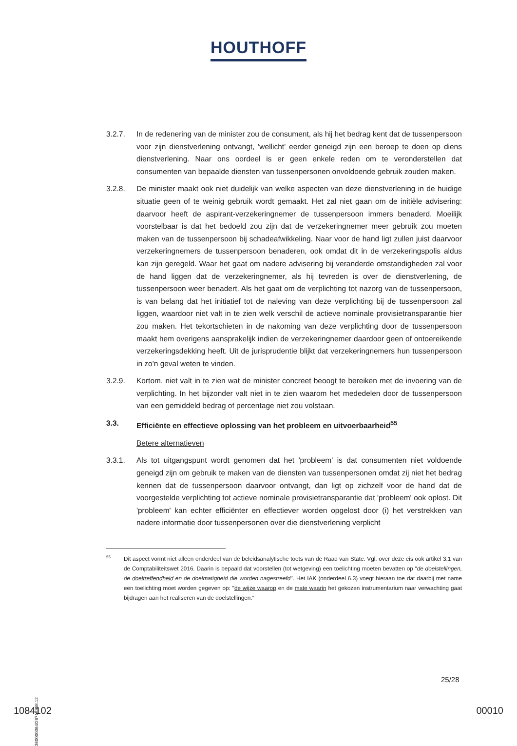HOUTHOFF
3.2.7. In de redenering van de minister zou de consument, als hij het bedrag kent dat de tussenpersoon voor zijn dienstverlening ontvangt, 'wellicht' eerder geneigd zijn een beroep te doen op diens dienstverlening. Naar ons oordeel is er geen enkele reden om te veronderstellen dat consumenten van bepaalde diensten van tussenpersonen onvoldoende gebruik zouden maken.
3.2.8. De minister maakt ook niet duidelijk van welke aspecten van deze dienstverlening in de huidige situatie geen of te weinig gebruik wordt gemaakt. Het zal niet gaan om de initiële advisering: daarvoor heeft de aspirant-verzekeringnemer de tussenpersoon immers benaderd. Moeilijk voorstelbaar is dat het bedoeld zou zijn dat de verzekeringnemer meer gebruik zou moeten maken van de tussenpersoon bij schadeafwikkeling. Naar voor de hand ligt zullen juist daarvoor verzekeringnemers de tussenpersoon benaderen, ook omdat dit in de verzekeringspolis aldus kan zijn geregeld. Waar het gaat om nadere advisering bij veranderde omstandigheden zal voor de hand liggen dat de verzekeringnemer, als hij tevreden is over de dienstverlening, de tussenpersoon weer benadert. Als het gaat om de verplichting tot nazorg van de tussenpersoon, is van belang dat het initiatief tot de naleving van deze verplichting bij de tussenpersoon zal liggen, waardoor niet valt in te zien welk verschil de actieve nominale provisietransparantie hier zou maken. Het tekortschieten in de nakoming van deze verplichting door de tussenpersoon maakt hem overigens aansprakelijk indien de verzekeringnemer daardoor geen of ontoereikende verzekeringsdekking heeft. Uit de jurisprudentie blijkt dat verzekeringnemers hun tussenpersoon in zo'n geval weten te vinden.
3.2.9. Kortom, niet valt in te zien wat de minister concreet beoogt te bereiken met de invoering van de verplichting. In het bijzonder valt niet in te zien waarom het mededelen door de tussenpersoon van een gemiddeld bedrag of percentage niet zou volstaan.
3.3. Efficiënte en effectieve oplossing van het probleem en uitvoerbaarheid<sup>55</sup>
Betere alternatieven
3.3.1. Als tot uitgangspunt wordt genomen dat het 'probleem' is dat consumenten niet voldoende geneigd zijn om gebruik te maken van de diensten van tussenpersonen omdat zij niet het bedrag kennen dat de tussenpersoon daarvoor ontvangt, dan ligt op zichzelf voor de hand dat de voorgestelde verplichting tot actieve nominale provisietransparantie dat 'probleem' ook oplost. Dit 'probleem' kan echter efficiënter en effectiever worden opgelost door (i) het verstrekken van nadere informatie door tussenpersonen over die dienstverlening verplicht
55
Dit aspect vormt niet alleen onderdeel van de beleidsanalytische toets van de Raad van State. Vgl. over deze eis ook artikel 3.1 van de Comptabiliteitswet 2016. Daarin is bepaald dat voorstellen (tot wetgeving) een toelichting moeten bevatten op "de doelstellingen, de doeltreffendheid en de doelmatigheid die worden nagestreefd". Het IAK (onderdeel 6.3) voegt hieraan toe dat daarbij met name een toelichting moet worden gegeven op: "de wijze waarop en de mate waarin het gekozen instrumentarium naar verwachting gaat bijdragen aan het realiseren van de doelstellingen."
25/28
360000364/26719358.12
1084102 00010